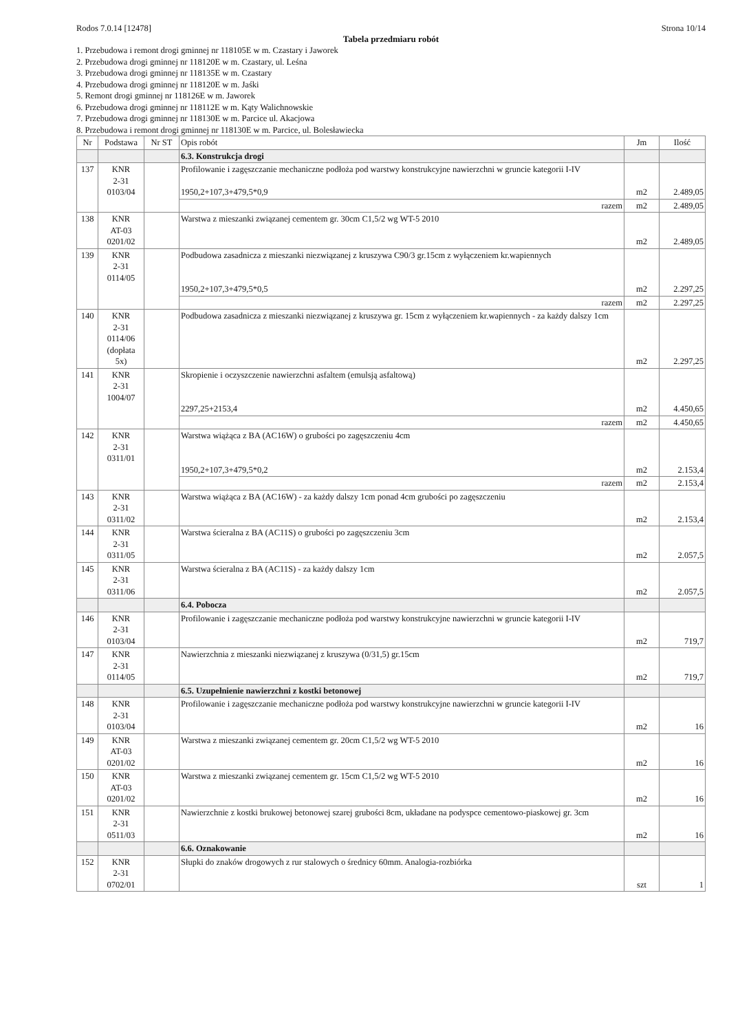Rodos 7.0.14 [12478] Strona 10/14
Tabela przedmiaru robót
1. Przebudowa i remont drogi gminnej nr 118105E w m. Czastary i Jaworek
2. Przebudowa drogi gminnej nr 118120E w m. Czastary, ul. Leśna
3. Przebudowa drogi gminnej nr 118135E w m. Czastary
4. Przebudowa drogi gminnej nr 118120E w m. Jaśki
5. Remont drogi gminnej nr 118126E w m. Jaworek
6. Przebudowa drogi gminnej nr 118112E w m. Kąty Walichnowskie
7. Przebudowa drogi gminnej nr 118130E w m. Parcice ul. Akacjowa
8. Przebudowa i remont drogi gminnej nr 118130E w m. Parcice, ul. Bolesławiecka
| Nr | Podstawa | Nr ST | Opis robót | Jm | Ilość |
| --- | --- | --- | --- | --- | --- |
| | | | 6.3. Konstrukcja drogi | | |
| 137 | KNR 2-31 0103/04 | | Profilowanie i zagęszczanie mechaniczne podłoża pod warstwy konstrukcyjne nawierzchni w gruncie kategorii I-IV 1950,2+107,3+479,5*0,9 | m2 | 2.489,05 |
| | | | razem | m2 | 2.489,05 |
| 138 | KNR AT-03 0201/02 | | Warstwa z mieszanki związanej cementem gr. 30cm C1,5/2 wg WT-5 2010 | m2 | 2.489,05 |
| 139 | KNR 2-31 0114/05 | | Podbudowa zasadnicza z mieszanki niezwiązanej z kruszywa C90/3 gr.15cm z wyłączeniem kr.wapiennych 1950,2+107,3+479,5*0,5 | m2 | 2.297,25 |
| | | | razem | m2 | 2.297,25 |
| 140 | KNR 2-31 0114/06 (dopłata 5x) | | Podbudowa zasadnicza z mieszanki niezwiązanej z kruszywa gr. 15cm z wyłączeniem kr.wapiennych - za każdy dalszy 1cm | m2 | 2.297,25 |
| 141 | KNR 2-31 1004/07 | | Skropienie i oczyszczenie nawierzchni asfaltem (emulsją asfaltową) 2297,25+2153,4 | m2 | 4.450,65 |
| | | | razem | m2 | 4.450,65 |
| 142 | KNR 2-31 0311/01 | | Warstwa wiążąca z BA (AC16W) o grubości po zagęszczeniu 4cm 1950,2+107,3+479,5*0,2 | m2 | 2.153,4 |
| | | | razem | m2 | 2.153,4 |
| 143 | KNR 2-31 0311/02 | | Warstwa wiążąca z BA (AC16W) - za każdy dalszy 1cm ponad 4cm grubości po zagęszczeniu | m2 | 2.153,4 |
| 144 | KNR 2-31 0311/05 | | Warstwa ścieralna z BA (AC11S) o grubości po zagęszczeniu 3cm | m2 | 2.057,5 |
| 145 | KNR 2-31 0311/06 | | Warstwa ścieralna z BA (AC11S) - za każdy dalszy 1cm | m2 | 2.057,5 |
| | | | 6.4. Pobocza | | |
| 146 | KNR 2-31 0103/04 | | Profilowanie i zagęszczanie mechaniczne podłoża pod warstwy konstrukcyjne nawierzchni w gruncie kategorii I-IV | m2 | 719,7 |
| 147 | KNR 2-31 0114/05 | | Nawierzchnia z mieszanki niezwiązanej z kruszywa (0/31,5) gr.15cm | m2 | 719,7 |
| | | | 6.5. Uzupełnienie nawierzchni z kostki betonowej | | |
| 148 | KNR 2-31 0103/04 | | Profilowanie i zagęszczanie mechaniczne podłoża pod warstwy konstrukcyjne nawierzchni w gruncie kategorii I-IV | m2 | 16 |
| 149 | KNR AT-03 0201/02 | | Warstwa z mieszanki związanej cementem gr. 20cm C1,5/2 wg WT-5 2010 | m2 | 16 |
| 150 | KNR AT-03 0201/02 | | Warstwa z mieszanki związanej cementem gr. 15cm C1,5/2 wg WT-5 2010 | m2 | 16 |
| 151 | KNR 2-31 0511/03 | | Nawierzchnie z kostki brukowej betonowej szarej grubości 8cm, układane na podyspce cementowo-piaskowej gr. 3cm | m2 | 16 |
| | | | 6.6. Oznakowanie | | |
| 152 | KNR 2-31 0702/01 | | Słupki do znaków drogowych z rur stalowych o średnicy 60mm. Analogia-rozbiórka | szt | 1 |